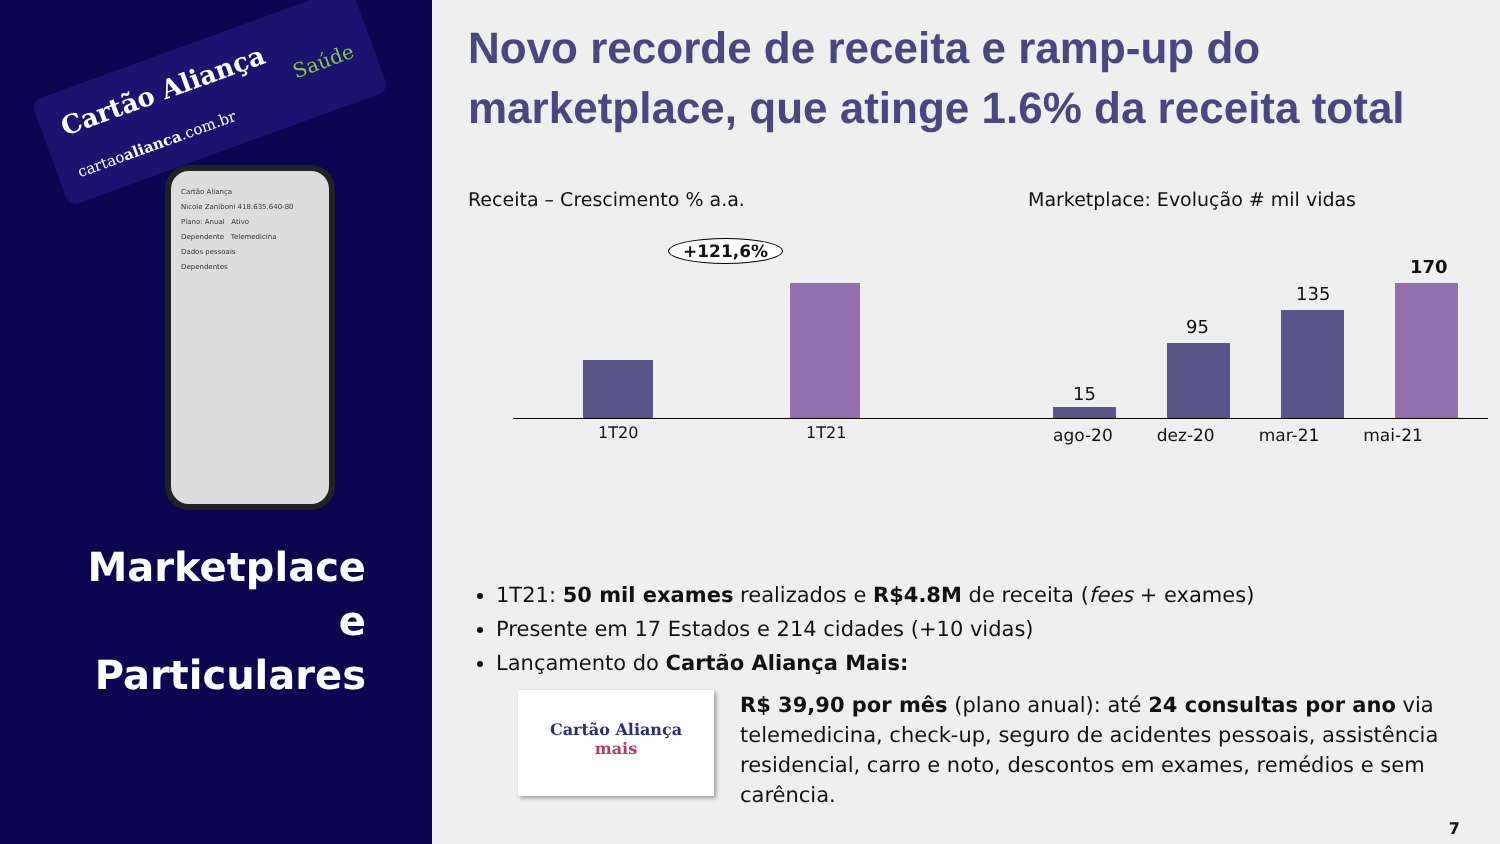Cartão Aliança
Saúde
cartaoalianca.com.br
Cartão Aliança
Nicole Zaniboni 418.635.640-80
Plano: Anual Ativo
Dependente Telemedicina
Dados pessoais
Dependentes
Marketplace e Particulares
Novo recorde de receita e ramp-up do marketplace, que atinge 1.6% da receita total
Receita – Crescimento % a.a.
+121,6%
1T20 1T21
Marketplace: Evolução # mil vidas
15
95
135
170
ago-20 dez-20 mar-21 mai-21
1T21: 50 mil exames realizados e R$4.8M de receita (fees + exames)
Presente em 17 Estados e 214 cidades (+10 vidas)
Lançamento do Cartão Aliança Mais:
Cartão Aliança
mais
R$ 39,90 por mês (plano anual): até 24 consultas por ano via telemedicina, check-up, seguro de acidentes pessoais, assistência residencial, carro e noto, descontos em exames, remédios e sem carência.
7